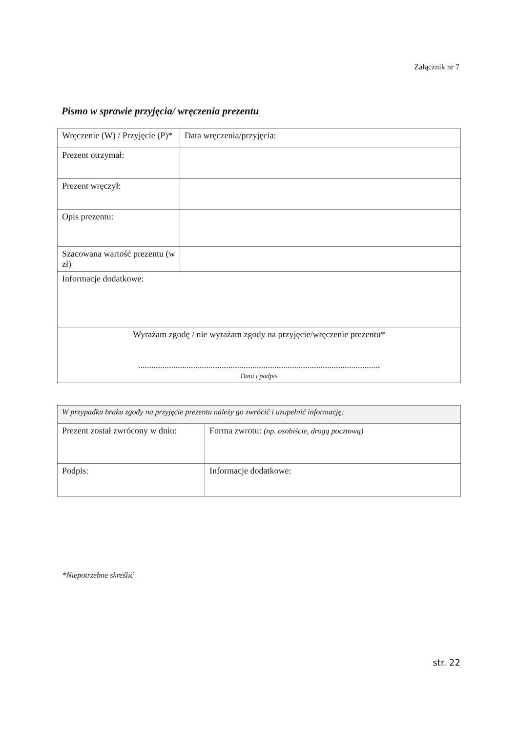Załącznik nr 7
Pismo w sprawie przyjęcia/ wręczenia prezentu
| Wręczenie (W) / Przyjęcie (P)* | | Data wręczenia/przyjęcia: |
| Prezent otrzymał: | | |
| Prezent wręczył: | | |
| Opis prezentu: | | |
| Szacowana wartość prezentu (w zł) | | |
| Informacje dodatkowe: | | |
| Wyrażam zgodę / nie wyrażam zgody na przyjęcie/wręczenie prezentu* .............................................................................................................. Data i podpis | | |
| W przypadku braku zgody na przyjęcie prezentu należy go zwrócić i uzupełnić informację: | |
| Prezent został zwrócony w dniu: | Forma zwrotu: (np. osobiście, drogą pocztową) |
| Podpis: | Informacje dodatkowe: |
*Niepotrzebne skreślić
str. 22